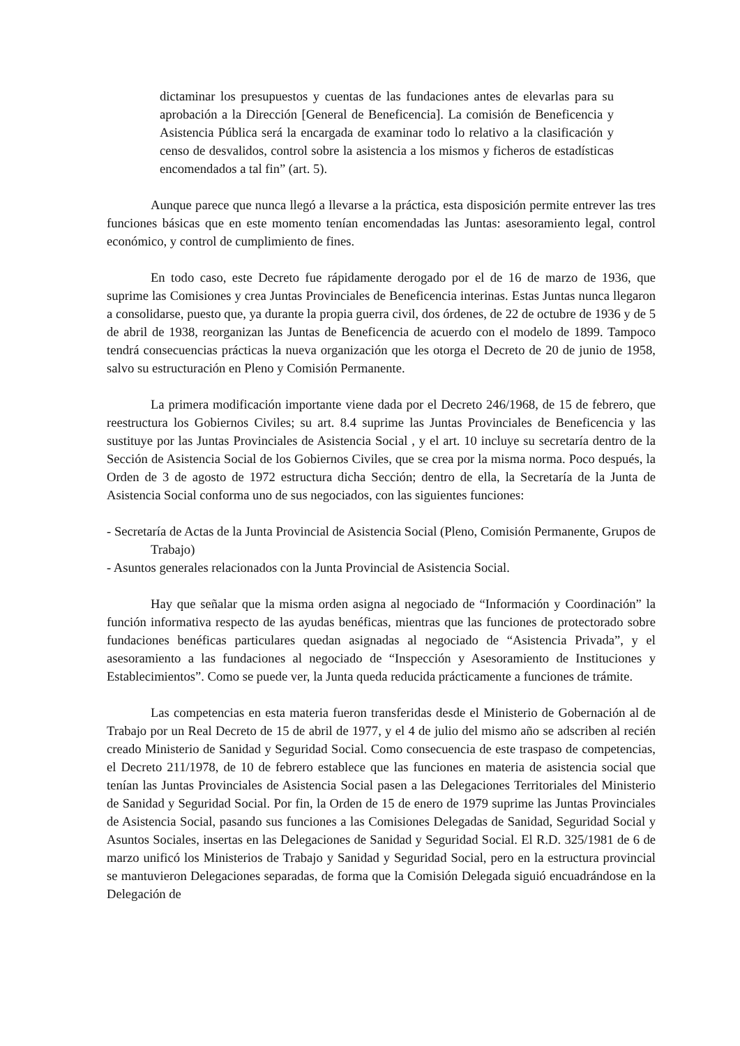dictaminar los presupuestos y cuentas de las fundaciones antes de elevarlas para su aprobación a la Dirección [General de Beneficencia]. La comisión de Beneficencia y Asistencia Pública será la encargada de examinar todo lo relativo a la clasificación y censo de desvalidos, control sobre la asistencia a los mismos y ficheros de estadísticas encomendados a tal fin” (art. 5).
Aunque parece que nunca llegó a llevarse a la práctica, esta disposición permite entrever las tres funciones básicas que en este momento tenían encomendadas las Juntas: asesoramiento legal, control económico, y control de cumplimiento de fines.
En todo caso, este Decreto fue rápidamente derogado por el de 16 de marzo de 1936, que suprime las Comisiones y crea Juntas Provinciales de Beneficencia interinas. Estas Juntas nunca llegaron a consolidarse, puesto que, ya durante la propia guerra civil, dos órdenes, de 22 de octubre de 1936 y de 5 de abril de 1938, reorganizan las Juntas de Beneficencia de acuerdo con el modelo de 1899. Tampoco tendrá consecuencias prácticas la nueva organización que les otorga el Decreto de 20 de junio de 1958, salvo su estructuración en Pleno y Comisión Permanente.
La primera modificación importante viene dada por el Decreto 246/1968, de 15 de febrero, que reestructura los Gobiernos Civiles; su art. 8.4 suprime las Juntas Provinciales de Beneficencia y las sustituye por las Juntas Provinciales de Asistencia Social , y el art. 10 incluye su secretaría dentro de la Sección de Asistencia Social de los Gobiernos Civiles, que se crea por la misma norma. Poco después, la Orden de 3 de agosto de 1972 estructura dicha Sección; dentro de ella, la Secretaría de la Junta de Asistencia Social conforma uno de sus negociados, con las siguientes funciones:
- Secretaría de Actas de la Junta Provincial de Asistencia Social (Pleno, Comisión Permanente, Grupos de Trabajo)
- Asuntos generales relacionados con la Junta Provincial de Asistencia Social.
Hay que señalar que la misma orden asigna al negociado de “Información y Coordinación” la función informativa respecto de las ayudas benéficas, mientras que las funciones de protectorado sobre fundaciones benéficas particulares quedan asignadas al negociado de “Asistencia Privada”, y el asesoramiento a las fundaciones al negociado de “Inspección y Asesoramiento de Instituciones y Establecimientos”. Como se puede ver, la Junta queda reducida prácticamente a funciones de trámite.
Las competencias en esta materia fueron transferidas desde el Ministerio de Gobernación al de Trabajo por un Real Decreto de 15 de abril de 1977, y el 4 de julio del mismo año se adscriben al recién creado Ministerio de Sanidad y Seguridad Social. Como consecuencia de este traspaso de competencias, el Decreto 211/1978, de 10 de febrero establece que las funciones en materia de asistencia social que tenían las Juntas Provinciales de Asistencia Social pasen a las Delegaciones Territoriales del Ministerio de Sanidad y Seguridad Social. Por fin, la Orden de 15 de enero de 1979 suprime las Juntas Provinciales de Asistencia Social, pasando sus funciones a las Comisiones Delegadas de Sanidad, Seguridad Social y Asuntos Sociales, insertas en las Delegaciones de Sanidad y Seguridad Social. El R.D. 325/1981 de 6 de marzo unificó los Ministerios de Trabajo y Sanidad y Seguridad Social, pero en la estructura provincial se mantuvieron Delegaciones separadas, de forma que la Comisión Delegada siguió encuadrándose en la Delegación de